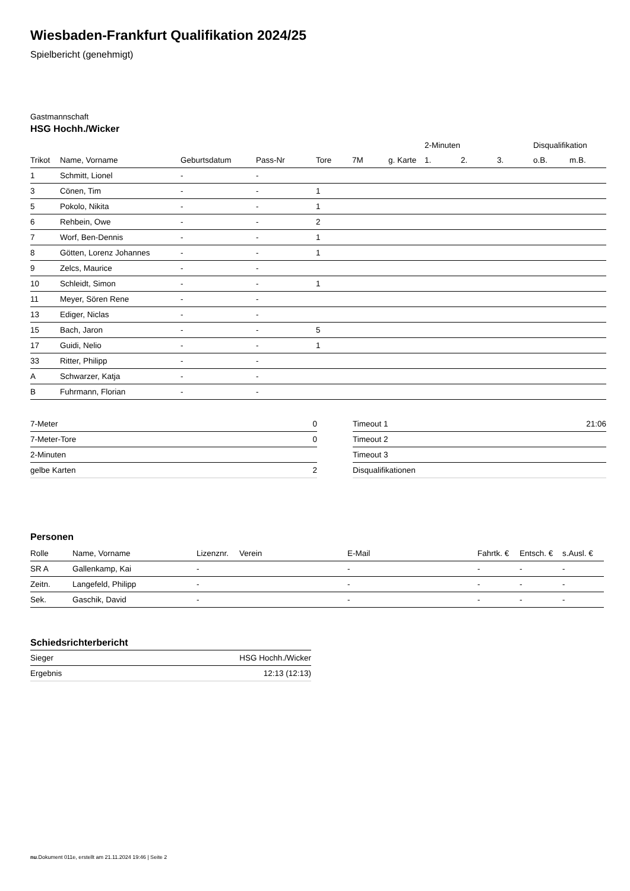Wiesbaden-Frankfurt Qualifikation 2024/25
Spielbericht (genehmigt)
Gastmannschaft
HSG Hochh./Wicker
| | | | | | | | 2-Minuten | | | Disqualifikation | |
| --- | --- | --- | --- | --- | --- | --- | --- | --- | --- | --- | --- |
| Trikot | Name, Vorname | Geburtsdatum | Pass-Nr | Tore | 7M | g. Karte | 1. | 2. | 3. | o.B. | m.B. |
| 1 | Schmitt, Lionel | - | - | | | | | | | | |
| 3 | Cönen, Tim | - | - | 1 | | | | | | | |
| 5 | Pokolo, Nikita | - | - | 1 | | | | | | | |
| 6 | Rehbein, Owe | - | - | 2 | | | | | | | |
| 7 | Worf, Ben-Dennis | - | - | 1 | | | | | | | |
| 8 | Götten, Lorenz Johannes | - | - | 1 | | | | | | | |
| 9 | Zelcs, Maurice | - | - | | | | | | | | |
| 10 | Schleidt, Simon | - | - | 1 | | | | | | | |
| 11 | Meyer, Sören Rene | - | - | | | | | | | | |
| 13 | Ediger, Niclas | - | - | | | | | | | | |
| 15 | Bach, Jaron | - | - | 5 | | | | | | | |
| 17 | Guidi, Nelio | - | - | 1 | | | | | | | |
| 33 | Ritter, Philipp | - | - | | | | | | | | |
| A | Schwarzer, Katja | - | - | | | | | | | | |
| B | Fuhrmann, Florian | - | - | | | | | | | | |
| 7-Meter | 0 |
| 7-Meter-Tore | 0 |
| 2-Minuten | |
| gelbe Karten | 2 |
| Timeout 1 | 21:06 |
| Timeout 2 | |
| Timeout 3 | |
| Disqualifikationen | |
Personen
| Rolle | Name, Vorname | Lizenznr. | Verein | E-Mail | Fahrtk. € | Entsch. € | s.Ausl. € |
| --- | --- | --- | --- | --- | --- | --- | --- |
| SR A | Gallenkamp, Kai | - | | - | - | - | - |
| Zeitn. | Langefeld, Philipp | - | | - | - | - | - |
| Sek. | Gaschik, David | - | | - | - | - | - |
Schiedsrichterbericht
| Sieger | HSG Hochh./Wicker |
| Ergebnis | 12:13 (12:13) |
nu.Dokument 011e, erstellt am 21.11.2024 19:46 | Seite 2